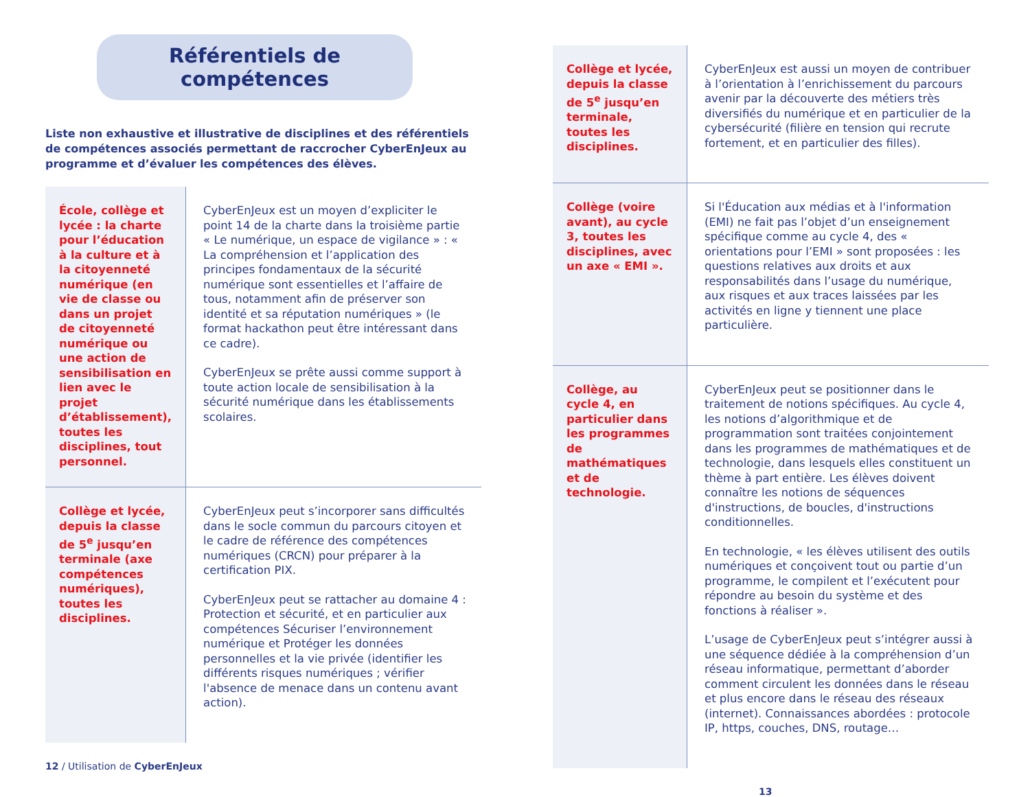Référentiels de compétences
Liste non exhaustive et illustrative de disciplines et des référentiels de compétences associés permettant de raccrocher CyberEnJeux au programme et d’évaluer les compétences des élèves.
| École, collège et lycée : la charte pour l’éducation à la culture et à la citoyenneté numérique (en vie de classe ou dans un projet de citoyenneté numérique ou une action de sensibilisation en lien avec le projet d’établissement), toutes les disciplines, tout personnel. | CyberEnJeux est un moyen d’expliciter le point 14 de la charte dans la troisième partie « Le numérique, un espace de vigilance » : « La compréhension et l’application des principes fondamentaux de la sécurité numérique sont essentielles et l’affaire de tous, notamment afin de préserver son identité et sa réputation numériques » (le format hackathon peut être intéressant dans ce cadre). CyberEnJeux se prête aussi comme support à toute action locale de sensibilisation à la sécurité numérique dans les établissements scolaires. |
| Collège et lycée, depuis la classe de 5<sup>e</sup> jusqu’en terminale (axe compétences numériques), toutes les disciplines. | CyberEnJeux peut s’incorporer sans difficultés dans le socle commun du parcours citoyen et le cadre de référence des compétences numériques (CRCN) pour préparer à la certification PIX. CyberEnJeux peut se rattacher au domaine 4 : Protection et sécurité, et en particulier aux compétences Sécuriser l’environnement numérique et Protéger les données personnelles et la vie privée (identifier les différents risques numériques ; vérifier l'absence de menace dans un contenu avant action). |
12 / Utilisation de CyberEnJeux
| Collège et lycée, depuis la classe de 5<sup>e</sup> jusqu’en terminale, toutes les disciplines. | CyberEnJeux est aussi un moyen de contribuer à l’orientation à l’enrichissement du parcours avenir par la découverte des métiers très diversifiés du numérique et en particulier de la cybersécurité (filière en tension qui recrute fortement, et en particulier des filles). |
| Collège (voire avant), au cycle 3, toutes les disciplines, avec un axe « EMI ». | Si l'Éducation aux médias et à l'information (EMI) ne fait pas l’objet d’un enseignement spécifique comme au cycle 4, des « orientations pour l’EMI » sont proposées : les questions relatives aux droits et aux responsabilités dans l’usage du numérique, aux risques et aux traces laissées par les activités en ligne y tiennent une place particulière. |
| Collège, au cycle 4, en particulier dans les programmes de mathématiques et de technologie. | CyberEnJeux peut se positionner dans le traitement de notions spécifiques. Au cycle 4, les notions d’algorithmique et de programmation sont traitées conjointement dans les programmes de mathématiques et de technologie, dans lesquels elles constituent un thème à part entière. Les élèves doivent connaître les notions de séquences d'instructions, de boucles, d'instructions conditionnelles. En technologie, « les élèves utilisent des outils numériques et conçoivent tout ou partie d’un programme, le compilent et l’exécutent pour répondre au besoin du système et des fonctions à réaliser ». L’usage de CyberEnJeux peut s’intégrer aussi à une séquence dédiée à la compréhension d’un réseau informatique, permettant d’aborder comment circulent les données dans le réseau et plus encore dans le réseau des réseaux (internet). Connaissances abordées : protocole IP, https, couches, DNS, routage… |
13